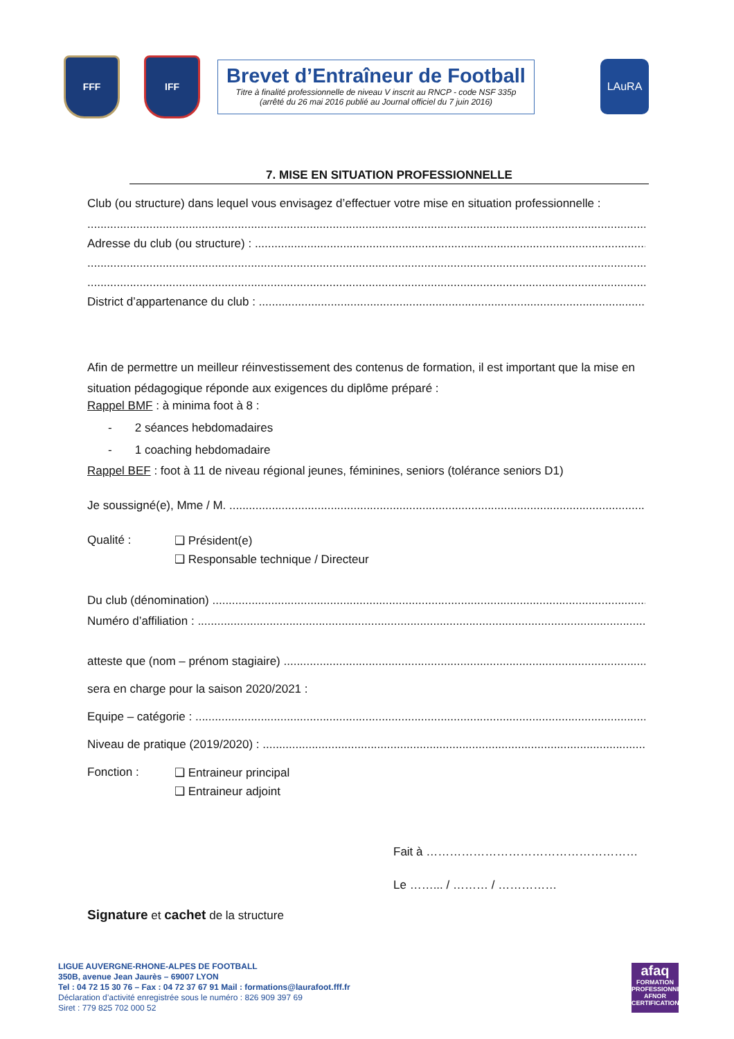FFF IFF
Brevet d’Entraîneur de Football
Titre à finalité professionnelle de niveau V inscrit au RNCP - code NSF 335p
(arrêté du 26 mai 2016 publié au Journal officiel du 7 juin 2016)
LAuRA
7. MISE EN SITUATION PROFESSIONNELLE
Club (ou structure) dans lequel vous envisagez d’effectuer votre mise en situation professionnelle :
Adresse du club (ou structure) :
District d’appartenance du club :
Afin de permettre un meilleur réinvestissement des contenus de formation, il est important que la mise en situation pédagogique réponde aux exigences du diplôme préparé :
Rappel BMF : à minima foot à 8 :
- 2 séances hebdomadaires
- 1 coaching hebdomadaire
Rappel BEF : foot à 11 de niveau régional jeunes, féminines, seniors (tolérance seniors D1)
Je soussigné(e), Mme / M.
Qualité : ❑ Président(e)
❑ Responsable technique / Directeur
Du club (dénomination)
Numéro d’affiliation :
atteste que (nom – prénom stagiaire)
sera en charge pour la saison 2020/2021 :
Equipe – catégorie :
Niveau de pratique (2019/2020) :
Fonction : ❑ Entraineur principal
❑ Entraineur adjoint
Fait à ………………………………………………
Le ……... / ……… / ……………
Signature et cachet de la structure
LIGUE AUVERGNE-RHONE-ALPES DE FOOTBALL
350B, avenue Jean Jaurès – 69007 LYON
Tel : 04 72 15 30 76 – Fax : 04 72 37 67 91 Mail : formations@laurafoot.fff.fr
Déclaration d’activité enregistrée sous le numéro : 826 909 397 69
Siret : 779 825 702 000 52
afaq
FORMATION PROFESSIONNELLE
AFNOR CERTIFICATION